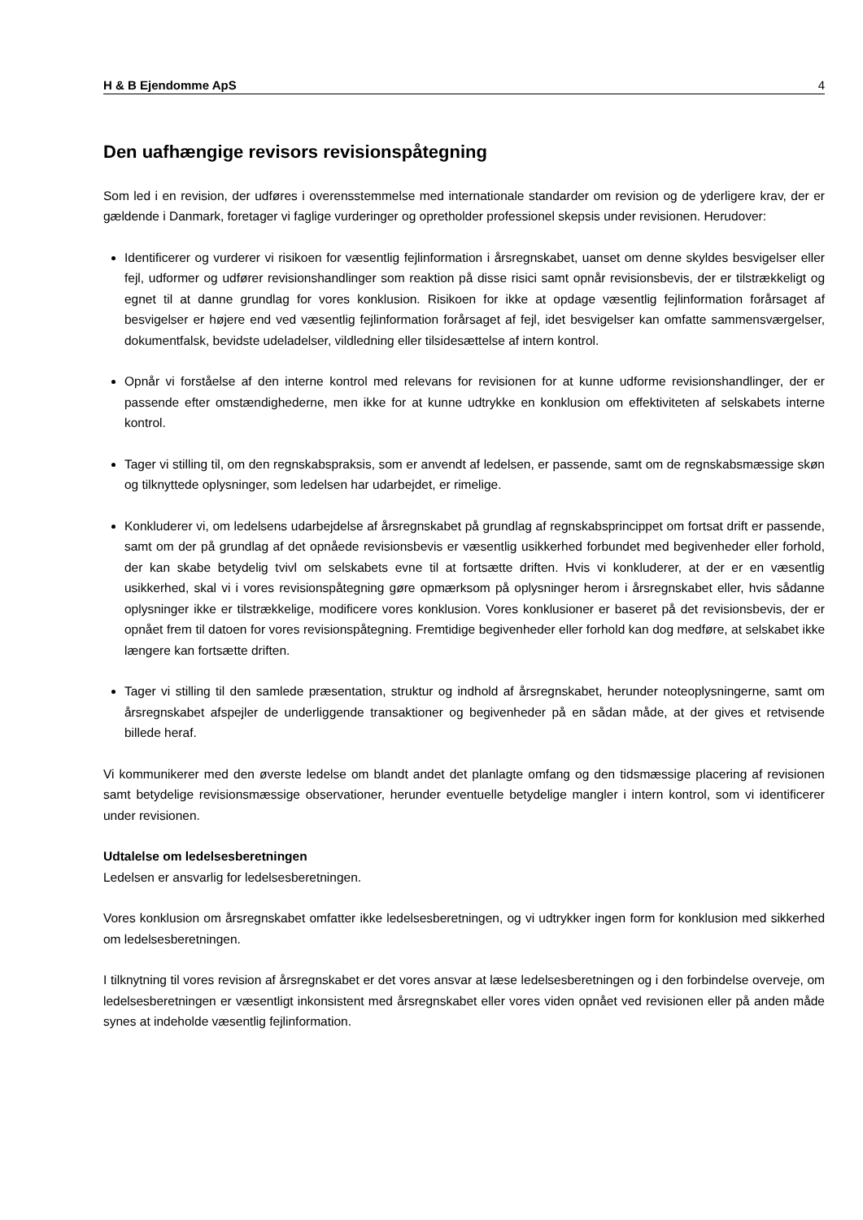H & B Ejendomme ApS 4
Den uafhængige revisors revisionspåtegning
Som led i en revision, der udføres i overensstemmelse med internationale standarder om revision og de yderligere krav, der er gældende i Danmark, foretager vi faglige vurderinger og opretholder professionel skepsis under revisionen. Herudover:
Identificerer og vurderer vi risikoen for væsentlig fejlinformation i årsregnskabet, uanset om denne skyldes besvigelser eller fejl, udformer og udfører revisionshandlinger som reaktion på disse risici samt opnår revisionsbevis, der er tilstrækkeligt og egnet til at danne grundlag for vores konklusion. Risikoen for ikke at opdage væsentlig fejlinformation forårsaget af besvigelser er højere end ved væsentlig fejlinformation forårsaget af fejl, idet besvigelser kan omfatte sammensværgelser, dokumentfalsk, bevidste udeladelser, vildledning eller tilsidesættelse af intern kontrol.
Opnår vi forståelse af den interne kontrol med relevans for revisionen for at kunne udforme revisionshandlinger, der er passende efter omstændighederne, men ikke for at kunne udtrykke en konklusion om effektiviteten af selskabets interne kontrol.
Tager vi stilling til, om den regnskabspraksis, som er anvendt af ledelsen, er passende, samt om de regnskabsmæssige skøn og tilknyttede oplysninger, som ledelsen har udarbejdet, er rimelige.
Konkluderer vi, om ledelsens udarbejdelse af årsregnskabet på grundlag af regnskabsprincippet om fortsat drift er passende, samt om der på grundlag af det opnåede revisionsbevis er væsentlig usikkerhed forbundet med begivenheder eller forhold, der kan skabe betydelig tvivl om selskabets evne til at fortsætte driften. Hvis vi konkluderer, at der er en væsentlig usikkerhed, skal vi i vores revisionspåtegning gøre opmærksom på oplysninger herom i årsregnskabet eller, hvis sådanne oplysninger ikke er tilstrækkelige, modificere vores konklusion. Vores konklusioner er baseret på det revisionsbevis, der er opnået frem til datoen for vores revisionspåtegning. Fremtidige begivenheder eller forhold kan dog medføre, at selskabet ikke længere kan fortsætte driften.
Tager vi stilling til den samlede præsentation, struktur og indhold af årsregnskabet, herunder noteoplysningerne, samt om årsregnskabet afspejler de underliggende transaktioner og begivenheder på en sådan måde, at der gives et retvisende billede heraf.
Vi kommunikerer med den øverste ledelse om blandt andet det planlagte omfang og den tidsmæssige placering af revisionen samt betydelige revisionsmæssige observationer, herunder eventuelle betydelige mangler i intern kontrol, som vi identificerer under revisionen.
Udtalelse om ledelsesberetningen
Ledelsen er ansvarlig for ledelsesberetningen.
Vores konklusion om årsregnskabet omfatter ikke ledelsesberetningen, og vi udtrykker ingen form for konklusion med sikkerhed om ledelsesberetningen.
I tilknytning til vores revision af årsregnskabet er det vores ansvar at læse ledelsesberetningen og i den forbindelse overveje, om ledelsesberetningen er væsentligt inkonsistent med årsregnskabet eller vores viden opnået ved revisionen eller på anden måde synes at indeholde væsentlig fejlinformation.